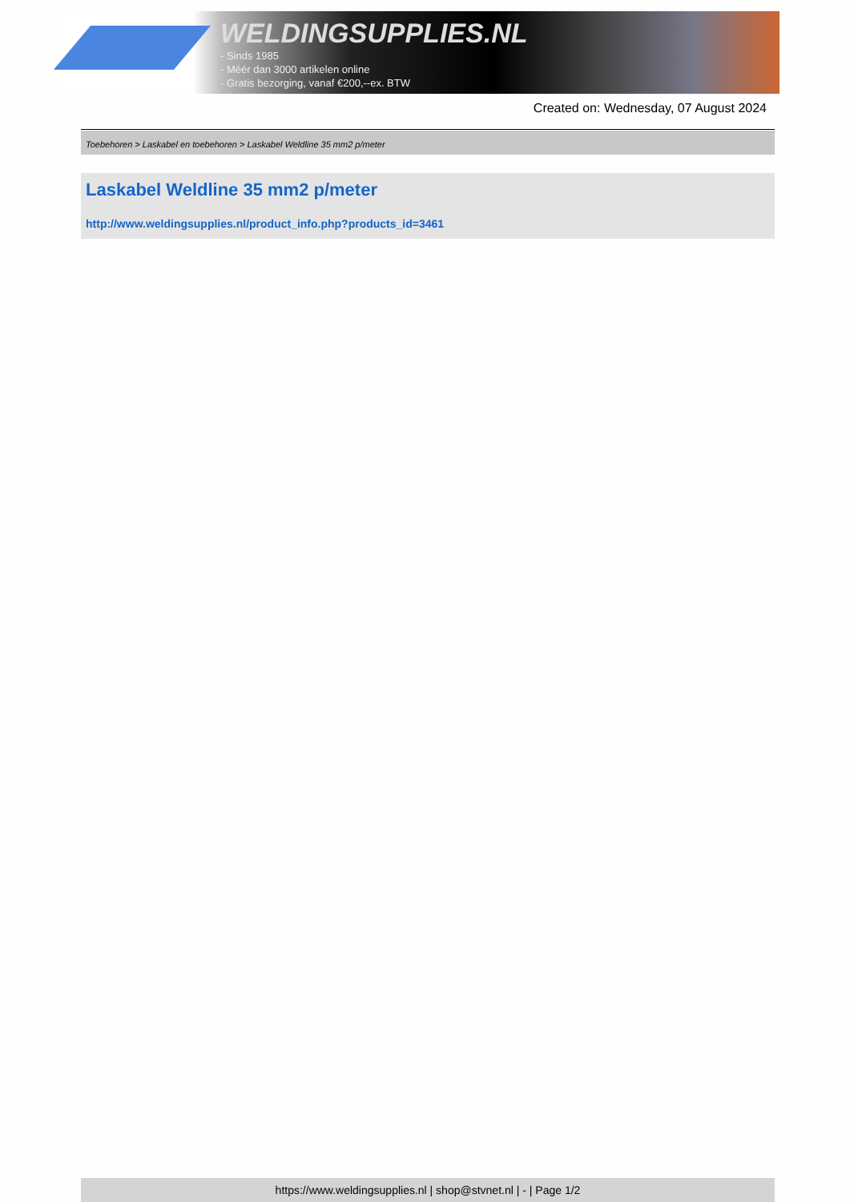WELDINGSUPPLIES.NL
- Sinds 1985
- Méér dan 3000 artikelen online
- Gratis bezorging, vanaf €200,--ex. BTW
Created on: Wednesday, 07 August 2024
Toebehoren > Laskabel en toebehoren > Laskabel Weldline 35 mm2 p/meter
Laskabel Weldline 35 mm2 p/meter
http://www.weldingsupplies.nl/product_info.php?products_id=3461
https://www.weldingsupplies.nl | shop@stvnet.nl | - | Page 1/2